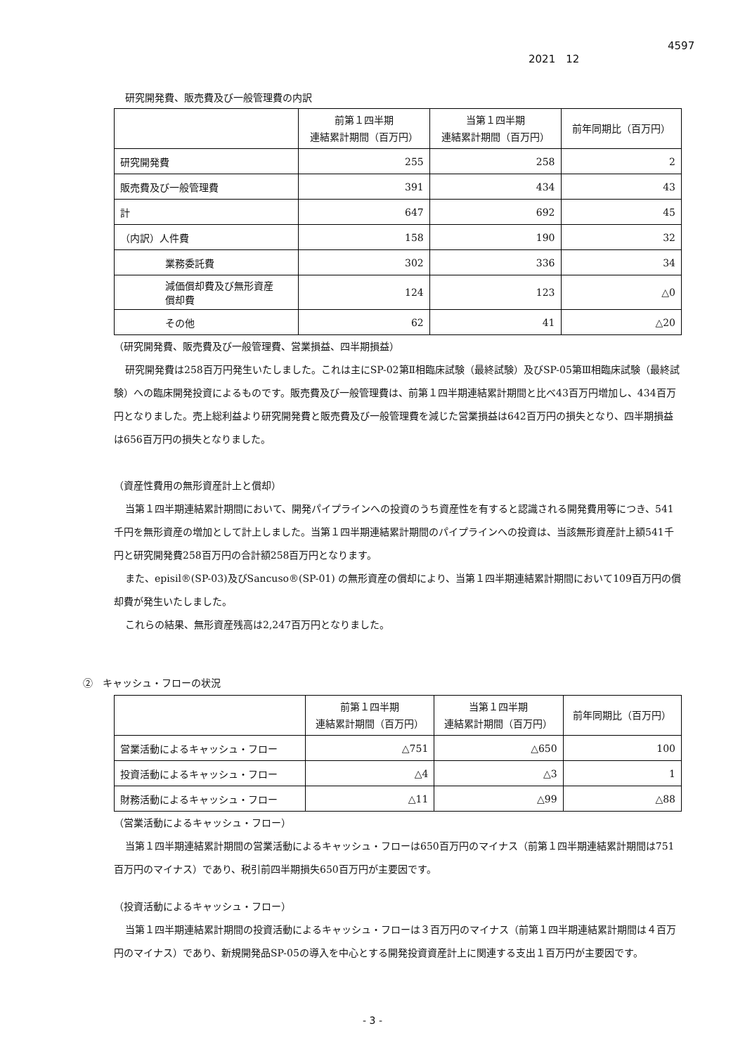4597
2021　12
研究開発費、販売費及び一般管理費の内訳
| | 前第１四半期 連結累計期間（百万円） | 当第１四半期 連結累計期間（百万円） | 前年同期比（百万円） |
| --- | --- | --- | --- |
| 研究開発費 | 255 | 258 | 2 |
| 販売費及び一般管理費 | 391 | 434 | 43 |
| 計 | 647 | 692 | 45 |
| （内訳）人件費 | 158 | 190 | 32 |
| 業務委託費 | 302 | 336 | 34 |
| 減価償却費及び無形資産 償却費 | 124 | 123 | △0 |
| その他 | 62 | 41 | △20 |
（研究開発費、販売費及び一般管理費、営業損益、四半期損益）
研究開発費は258百万円発生いたしました。これは主にSP-02第Ⅱ相臨床試験（最終試験）及びSP-05第Ⅲ相臨床試験（最終試験）への臨床開発投資によるものです。販売費及び一般管理費は、前第１四半期連結累計期間と比べ43百万円増加し、434百万円となりました。売上総利益より研究開発費と販売費及び一般管理費を減じた営業損益は642百万円の損失となり、四半期損益は656百万円の損失となりました。
（資産性費用の無形資産計上と償却）
当第１四半期連結累計期間において、開発パイプラインへの投資のうち資産性を有すると認識される開発費用等につき、541千円を無形資産の増加として計上しました。当第１四半期連結累計期間のパイプラインへの投資は、当該無形資産計上額541千円と研究開発費258百万円の合計額258百万円となります。
また、episil®(SP-03)及びSancuso®(SP-01) の無形資産の償却により、当第１四半期連結累計期間において109百万円の償却費が発生いたしました。
これらの結果、無形資産残高は2,247百万円となりました。
②　キャッシュ・フローの状況
| | 前第１四半期 連結累計期間（百万円） | 当第１四半期 連結累計期間（百万円） | 前年同期比（百万円） |
| --- | --- | --- | --- |
| 営業活動によるキャッシュ・フロー | △751 | △650 | 100 |
| 投資活動によるキャッシュ・フロー | △4 | △3 | 1 |
| 財務活動によるキャッシュ・フロー | △11 | △99 | △88 |
（営業活動によるキャッシュ・フロー）
当第１四半期連結累計期間の営業活動によるキャッシュ・フローは650百万円のマイナス（前第１四半期連結累計期間は751百万円のマイナス）であり、税引前四半期損失650百万円が主要因です。
（投資活動によるキャッシュ・フロー）
当第１四半期連結累計期間の投資活動によるキャッシュ・フローは３百万円のマイナス（前第１四半期連結累計期間は４百万円のマイナス）であり、新規開発品SP-05の導入を中心とする開発投資資産計上に関連する支出１百万円が主要因です。
- 3 -